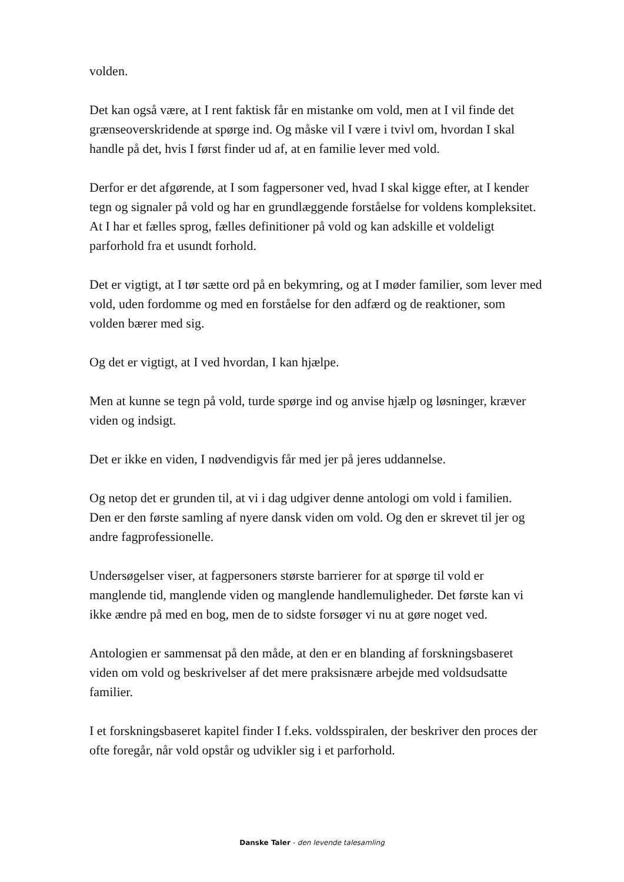volden.
Det kan også være, at I rent faktisk får en mistanke om vold, men at I vil finde det grænseoverskridende at spørge ind. Og måske vil I være i tvivl om, hvordan I skal handle på det, hvis I først finder ud af, at en familie lever med vold.
Derfor er det afgørende, at I som fagpersoner ved, hvad I skal kigge efter, at I kender tegn og signaler på vold og har en grundlæggende forståelse for voldens kompleksitet. At I har et fælles sprog, fælles definitioner på vold og kan adskille et voldeligt parforhold fra et usundt forhold.
Det er vigtigt, at I tør sætte ord på en bekymring, og at I møder familier, som lever med vold, uden fordomme og med en forståelse for den adfærd og de reaktioner, som volden bærer med sig.
Og det er vigtigt, at I ved hvordan, I kan hjælpe.
Men at kunne se tegn på vold, turde spørge ind og anvise hjælp og løsninger, kræver viden og indsigt.
Det er ikke en viden, I nødvendigvis får med jer på jeres uddannelse.
Og netop det er grunden til, at vi i dag udgiver denne antologi om vold i familien.
Den er den første samling af nyere dansk viden om vold. Og den er skrevet til jer og andre fagprofessionelle.
Undersøgelser viser, at fagpersoners største barrierer for at spørge til vold er manglende tid, manglende viden og manglende handlemuligheder. Det første kan vi ikke ændre på med en bog, men de to sidste forsøger vi nu at gøre noget ved.
Antologien er sammensat på den måde, at den er en blanding af forskningsbaseret viden om vold og beskrivelser af det mere praksisnære arbejde med voldsudsatte familier.
I et forskningsbaseret kapitel finder I f.eks. voldsspiralen, der beskriver den proces der ofte foregår, når vold opstår og udvikler sig i et parforhold.
Danske Taler - den levende talesamling